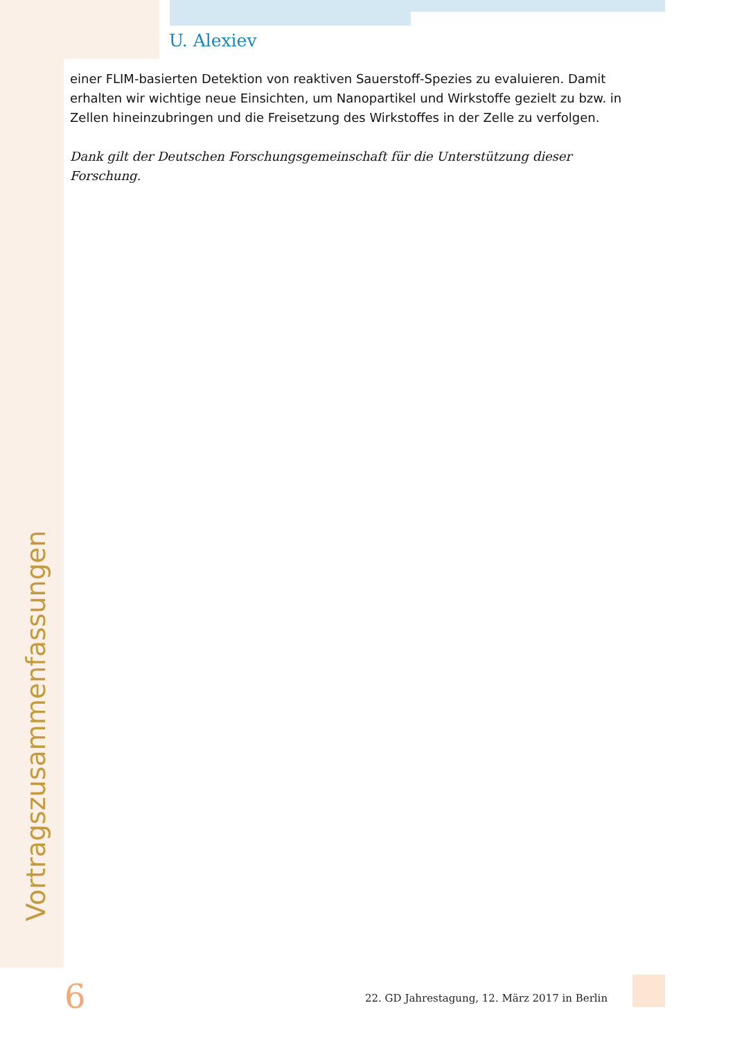U. Alexiev
einer FLIM-basierten Detektion von reaktiven Sauerstoff-Spezies zu evaluieren. Damit erhalten wir wichtige neue Einsichten, um Nanopartikel und Wirkstoffe gezielt zu bzw. in Zellen hineinzubringen und die Freisetzung des Wirkstoffes in der Zelle zu verfolgen.
Dank gilt der Deutschen Forschungsgemeinschaft für die Unterstützung dieser Forschung.
Vortragszusammenfassungen
6
22. GD Jahrestagung, 12. März 2017 in Berlin